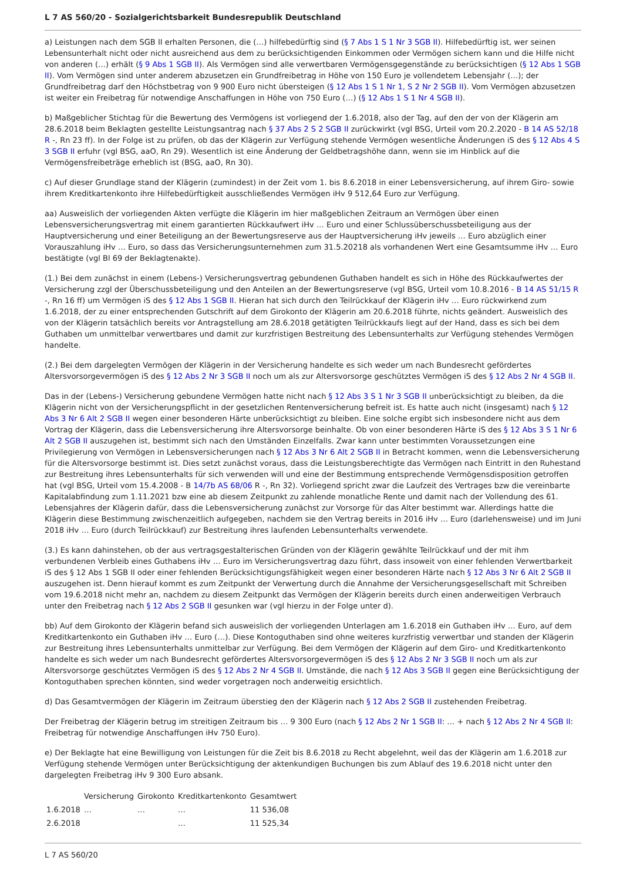L 7 AS 560/20 - Sozialgerichtsbarkeit Bundesrepublik Deutschland
a) Leistungen nach dem SGB II erhalten Personen, die (…) hilfebedürftig sind (§ 7 Abs 1 S 1 Nr 3 SGB II). Hilfebedürftig ist, wer seinen Lebensunterhalt nicht oder nicht ausreichend aus dem zu berücksichtigenden Einkommen oder Vermögen sichern kann und die Hilfe nicht von anderen (…) erhält (§ 9 Abs 1 SGB II). Als Vermögen sind alle verwertbaren Vermögensgegenstände zu berücksichtigen (§ 12 Abs 1 SGB II). Vom Vermögen sind unter anderem abzusetzen ein Grundfreibetrag in Höhe von 150 Euro je vollendetem Lebensjahr (…); der Grundfreibetrag darf den Höchstbetrag von 9 900 Euro nicht übersteigen (§ 12 Abs 1 S 1 Nr 1, S 2 Nr 2 SGB II). Vom Vermögen abzusetzen ist weiter ein Freibetrag für notwendige Anschaffungen in Höhe von 750 Euro (…) (§ 12 Abs 1 S 1 Nr 4 SGB II).
b) Maßgeblicher Stichtag für die Bewertung des Vermögens ist vorliegend der 1.6.2018, also der Tag, auf den der von der Klägerin am 28.6.2018 beim Beklagten gestellte Leistungsantrag nach § 37 Abs 2 S 2 SGB II zurückwirkt (vgl BSG, Urteil vom 20.2.2020 - B 14 AS 52/18 R -, Rn 23 ff). In der Folge ist zu prüfen, ob das der Klägerin zur Verfügung stehende Vermögen wesentliche Änderungen iS des § 12 Abs 4 S 3 SGB II erfuhr (vgl BSG, aaO, Rn 29). Wesentlich ist eine Änderung der Geldbetragshöhe dann, wenn sie im Hinblick auf die Vermögensfreibeträge erheblich ist (BSG, aaO, Rn 30).
c) Auf dieser Grundlage stand der Klägerin (zumindest) in der Zeit vom 1. bis 8.6.2018 in einer Lebensversicherung, auf ihrem Giro- sowie ihrem Kreditkartenkonto ihre Hilfebedürftigkeit ausschließendes Vermögen iHv 9 512,64 Euro zur Verfügung.
aa) Ausweislich der vorliegenden Akten verfügte die Klägerin im hier maßgeblichen Zeitraum an Vermögen über einen Lebensversicherungsvertrag mit einem garantierten Rückkaufwert iHv … Euro und einer Schlussüberschussbeteiligung aus der Hauptversicherung und einer Beteiligung an der Bewertungsreserve aus der Hauptversicherung iHv jeweils … Euro abzüglich einer Vorauszahlung iHv … Euro, so dass das Versicherungsunternehmen zum 31.5.20218 als vorhandenen Wert eine Gesamtsumme iHv … Euro bestätigte (vgl Bl 69 der Beklagtenakte).
(1.) Bei dem zunächst in einem (Lebens-) Versicherungsvertrag gebundenen Guthaben handelt es sich in Höhe des Rückkaufwertes der Versicherung zzgl der Überschussbeteiligung und den Anteilen an der Bewertungsreserve (vgl BSG, Urteil vom 10.8.2016 - B 14 AS 51/15 R -, Rn 16 ff) um Vermögen iS des § 12 Abs 1 SGB II. Hieran hat sich durch den Teilrückkauf der Klägerin iHv … Euro rückwirkend zum 1.6.2018, der zu einer entsprechenden Gutschrift auf dem Girokonto der Klägerin am 20.6.2018 führte, nichts geändert. Ausweislich des von der Klägerin tatsächlich bereits vor Antragstellung am 28.6.2018 getätigten Teilrückkaufs liegt auf der Hand, dass es sich bei dem Guthaben um unmittelbar verwertbares und damit zur kurzfristigen Bestreitung des Lebensunterhalts zur Verfügung stehendes Vermögen handelte.
(2.) Bei dem dargelegten Vermögen der Klägerin in der Versicherung handelte es sich weder um nach Bundesrecht gefördertes Altersvorsorgevermögen iS des § 12 Abs 2 Nr 3 SGB II noch um als zur Altersvorsorge geschütztes Vermögen iS des § 12 Abs 2 Nr 4 SGB II.
Das in der (Lebens-) Versicherung gebundene Vermögen hatte nicht nach § 12 Abs 3 S 1 Nr 3 SGB II unberücksichtigt zu bleiben, da die Klägerin nicht von der Versicherungspflicht in der gesetzlichen Rentenversicherung befreit ist. Es hatte auch nicht (insgesamt) nach § 12 Abs 3 Nr 6 Alt 2 SGB II wegen einer besonderen Härte unberücksichtigt zu bleiben. Eine solche ergibt sich insbesondere nicht aus dem Vortrag der Klägerin, dass die Lebensversicherung ihre Altersvorsorge beinhalte. Ob von einer besonderen Härte iS des § 12 Abs 3 S 1 Nr 6 Alt 2 SGB II auszugehen ist, bestimmt sich nach den Umständen Einzelfalls. Zwar kann unter bestimmten Voraussetzungen eine Privilegierung von Vermögen in Lebensversicherungen nach § 12 Abs 3 Nr 6 Alt 2 SGB II in Betracht kommen, wenn die Lebensversicherung für die Altersvorsorge bestimmt ist. Dies setzt zunächst voraus, dass die Leistungsberechtigte das Vermögen nach Eintritt in den Ruhestand zur Bestreitung ihres Lebensunterhalts für sich verwenden will und eine der Bestimmung entsprechende Vermögensdisposition getroffen hat (vgl BSG, Urteil vom 15.4.2008 - B 14/7b AS 68/06 R -, Rn 32). Vorliegend spricht zwar die Laufzeit des Vertrages bzw die vereinbarte Kapitalabfindung zum 1.11.2021 bzw eine ab diesem Zeitpunkt zu zahlende monatliche Rente und damit nach der Vollendung des 61. Lebensjahres der Klägerin dafür, dass die Lebensversicherung zunächst zur Vorsorge für das Alter bestimmt war. Allerdings hatte die Klägerin diese Bestimmung zwischenzeitlich aufgegeben, nachdem sie den Vertrag bereits in 2016 iHv … Euro (darlehensweise) und im Juni 2018 iHv … Euro (durch Teilrückkauf) zur Bestreitung ihres laufenden Lebensunterhalts verwendete.
(3.) Es kann dahinstehen, ob der aus vertragsgestalterischen Gründen von der Klägerin gewählte Teilrückkauf und der mit ihm verbundenen Verbleib eines Guthabens iHv … Euro im Versicherungsvertrag dazu führt, dass insoweit von einer fehlenden Verwertbarkeit iS des § 12 Abs 1 SGB II oder einer fehlenden Berücksichtigungsfähigkeit wegen einer besonderen Härte nach § 12 Abs 3 Nr 6 Alt 2 SGB II auszugehen ist. Denn hierauf kommt es zum Zeitpunkt der Verwertung durch die Annahme der Versicherungsgesellschaft mit Schreiben vom 19.6.2018 nicht mehr an, nachdem zu diesem Zeitpunkt das Vermögen der Klägerin bereits durch einen anderweitigen Verbrauch unter den Freibetrag nach § 12 Abs 2 SGB II gesunken war (vgl hierzu in der Folge unter d).
bb) Auf dem Girokonto der Klägerin befand sich ausweislich der vorliegenden Unterlagen am 1.6.2018 ein Guthaben iHv … Euro, auf dem Kreditkartenkonto ein Guthaben iHv … Euro (…). Diese Kontoguthaben sind ohne weiteres kurzfristig verwertbar und standen der Klägerin zur Bestreitung ihres Lebensunterhalts unmittelbar zur Verfügung. Bei dem Vermögen der Klägerin auf dem Giro- und Kreditkartenkonto handelte es sich weder um nach Bundesrecht gefördertes Altersvorsorgevermögen iS des § 12 Abs 2 Nr 3 SGB II noch um als zur Altersvorsorge geschütztes Vermögen iS des § 12 Abs 2 Nr 4 SGB II. Umstände, die nach § 12 Abs 3 SGB II gegen eine Berücksichtigung der Kontoguthaben sprechen könnten, sind weder vorgetragen noch anderweitig ersichtlich.
d) Das Gesamtvermögen der Klägerin im Zeitraum überstieg den der Klägerin nach § 12 Abs 2 SGB II zustehenden Freibetrag.
Der Freibetrag der Klägerin betrug im streitigen Zeitraum bis … 9 300 Euro (nach § 12 Abs 2 Nr 1 SGB II: … + nach § 12 Abs 2 Nr 4 SGB II: Freibetrag für notwendige Anschaffungen iHv 750 Euro).
e) Der Beklagte hat eine Bewilligung von Leistungen für die Zeit bis 8.6.2018 zu Recht abgelehnt, weil das der Klägerin am 1.6.2018 zur Verfügung stehende Vermögen unter Berücksichtigung der aktenkundigen Buchungen bis zum Ablauf des 19.6.2018 nicht unter den dargelegten Freibetrag iHv 9 300 Euro absank.
| | Versicherung | Girokonto | Kreditkartenkonto | Gesamtwert |
| --- | --- | --- | --- | --- |
| 1.6.2018 | … | … | … | 11 536,08 |
| 2.6.2018 | | | … | 11 525,34 |
L 7 AS 560/20